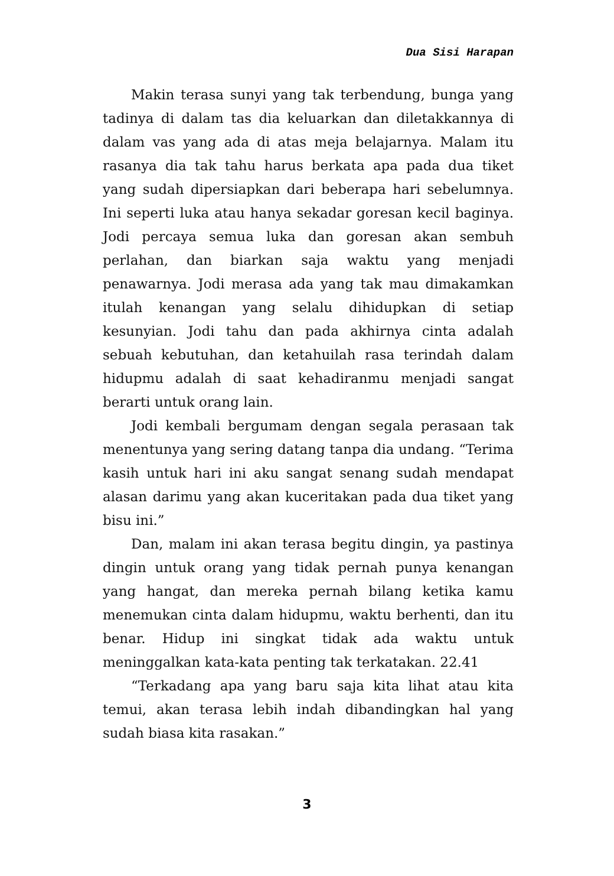Dua Sisi Harapan
Makin terasa sunyi yang tak terbendung, bunga yang tadinya di dalam tas dia keluarkan dan diletakkannya di dalam vas yang ada di atas meja belajarnya. Malam itu rasanya dia tak tahu harus berkata apa pada dua tiket yang sudah dipersiapkan dari beberapa hari sebelumnya. Ini seperti luka atau hanya sekadar goresan kecil baginya. Jodi percaya semua luka dan goresan akan sembuh perlahan, dan biarkan saja waktu yang menjadi penawarnya. Jodi merasa ada yang tak mau dimakamkan itulah kenangan yang selalu dihidupkan di setiap kesunyian. Jodi tahu dan pada akhirnya cinta adalah sebuah kebutuhan, dan ketahuilah rasa terindah dalam hidupmu adalah di saat kehadiranmu menjadi sangat berarti untuk orang lain.
Jodi kembali bergumam dengan segala perasaan tak menentunya yang sering datang tanpa dia undang. “Terima kasih untuk hari ini aku sangat senang sudah mendapat alasan darimu yang akan kuceritakan pada dua tiket yang bisu ini.”
Dan, malam ini akan terasa begitu dingin, ya pastinya dingin untuk orang yang tidak pernah punya kenangan yang hangat, dan mereka pernah bilang ketika kamu menemukan cinta dalam hidupmu, waktu berhenti, dan itu benar. Hidup ini singkat tidak ada waktu untuk meninggalkan kata-kata penting tak terkatakan. 22.41
“Terkadang apa yang baru saja kita lihat atau kita temui, akan terasa lebih indah dibandingkan hal yang sudah biasa kita rasakan.”
3